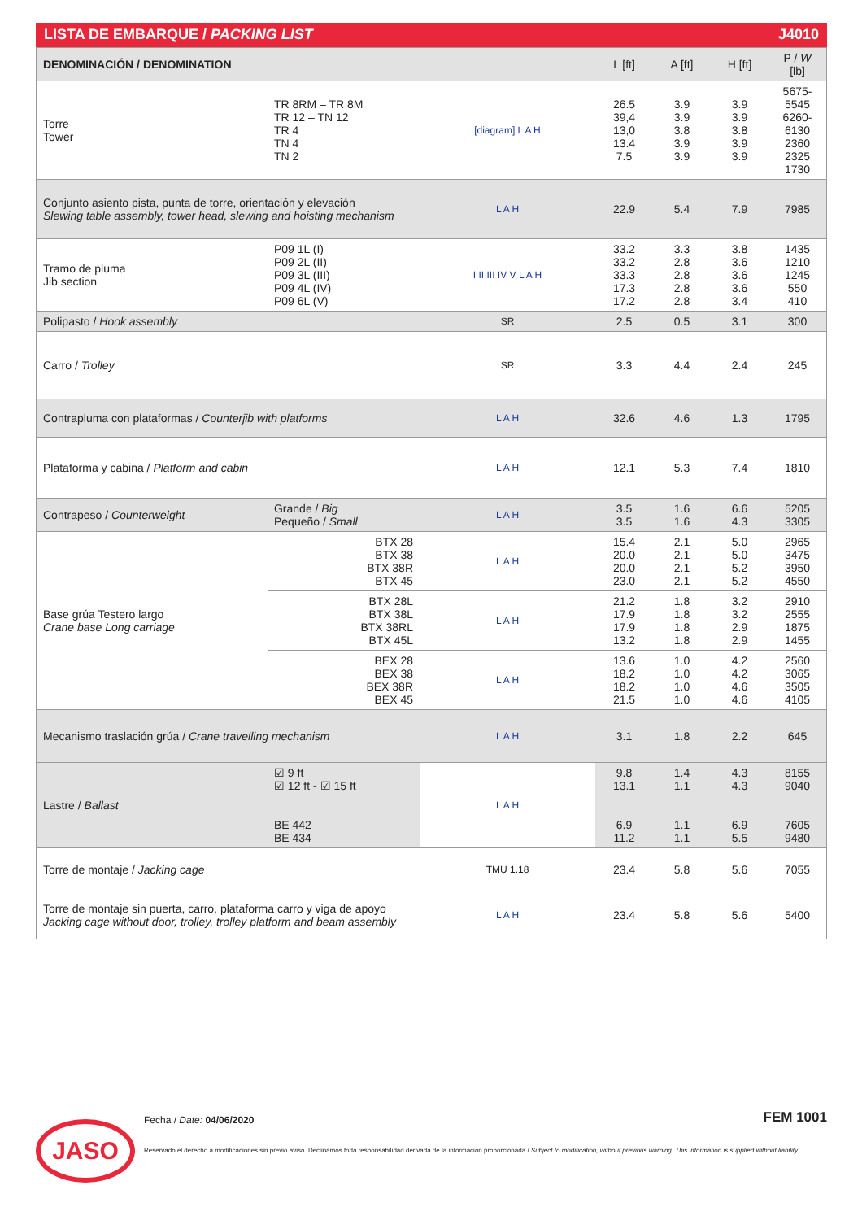LISTA DE EMBARQUE / PACKING LIST J4010
| DENOMINACIÓN / DENOMINATION | | | L [ft] | A [ft] | H [ft] | P / W [lb] |
| Torre Tower | TR 8RM – TR 8M TR 12 – TN 12 TR 4 TN 4 TN 2 | [diagram] L A H | 26.5 39,4 13,0 13.4 7.5 | 3.9 3.9 3.8 3.9 3.9 | 3.9 3.9 3.8 3.9 3.9 | 5675-5545 6260-6130 2360 2325 1730 |
| Conjunto asiento pista, punta de torre, orientación y elevación Slewing table assembly, tower head, slewing and hoisting mechanism | | L A H | 22.9 | 5.4 | 7.9 | 7985 |
| Tramo de pluma Jib section | P09 1L (I) P09 2L (II) P09 3L (III) P09 4L (IV) P09 6L (V) | I II III IV V L A H | 33.2 33.2 33.3 17.3 17.2 | 3.3 2.8 2.8 2.8 2.8 | 3.8 3.6 3.6 3.6 3.4 | 1435 1210 1245 550 410 |
| Polipasto / Hook assembly | | SR | 2.5 | 0.5 | 3.1 | 300 |
| Carro / Trolley | | SR | 3.3 | 4.4 | 2.4 | 245 |
| Contrapluma con plataformas / Counterjib with platforms | | L A H | 32.6 | 4.6 | 1.3 | 1795 |
| Plataforma y cabina / Platform and cabin | | L A H | 12.1 | 5.3 | 7.4 | 1810 |
| Contrapeso / Counterweight | Grande / Big Pequeño / Small | L A H | 3.5 3.5 | 1.6 1.6 | 6.6 4.3 | 5205 3305 |
| Base grúa Testero largo Crane base Long carriage | BTX 28 BTX 38 BTX 38R BTX 45 | L A H | 15.4 20.0 20.0 23.0 | 2.1 2.1 2.1 2.1 | 5.0 5.0 5.2 5.2 | 2965 3475 3950 4550 |
| | BTX 28L BTX 38L BTX 38RL BTX 45L | L A H | 21.2 17.9 17.9 13.2 | 1.8 1.8 1.8 1.8 | 3.2 3.2 2.9 2.9 | 2910 2555 1875 1455 |
| | BEX 28 BEX 38 BEX 38R BEX 45 | L A H | 13.6 18.2 18.2 21.5 | 1.0 1.0 1.0 1.0 | 4.2 4.2 4.6 4.6 | 2560 3065 3505 4105 |
| Mecanismo traslación grúa / Crane travelling mechanism | | L A H | 3.1 | 1.8 | 2.2 | 645 |
| Lastre / Ballast | ☑ 9 ft ☑ 12 ft - ☑ 15 ft BE 442 BE 434 | L A H | 9.8 13.1 6.9 11.2 | 1.4 1.1 1.1 1.1 | 4.3 4.3 6.9 5.5 | 8155 9040 7605 9480 |
| Torre de montaje / Jacking cage | | TMU 1.18 | 23.4 | 5.8 | 5.6 | 7055 |
| Torre de montaje sin puerta, carro, plataforma carro y viga de apoyo Jacking cage without door, trolley, trolley platform and beam assembly | | L A H | 23.4 | 5.8 | 5.6 | 5400 |
JASO
Fecha / Date: 04/06/2020 FEM 1001
Reservado el derecho a modificaciones sin previo aviso. Declinamos toda responsabilidad derivada de la información proporcionada / Subject to modification, without previous warning. This information is supplied without liability